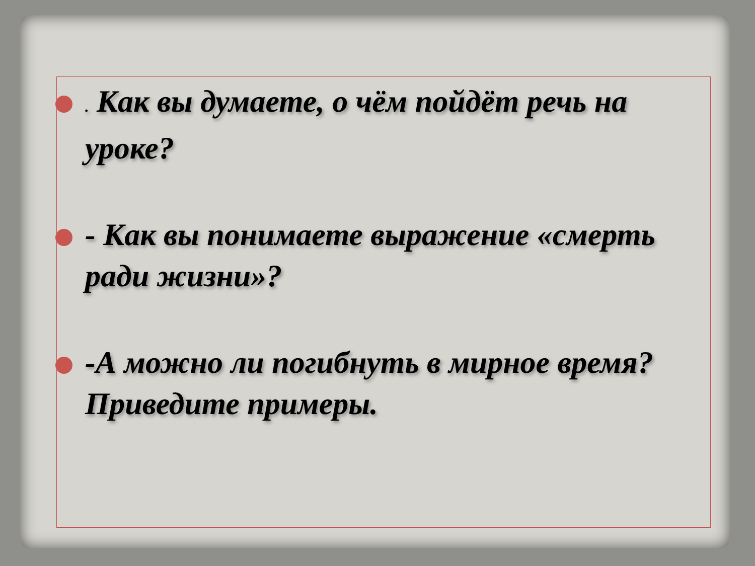. Как вы думаете, о чём пойдёт речь на уроке?
- Как вы понимаете выражение «смерть ради жизни»?
-А можно ли погибнуть в мирное время? Приведите примеры.